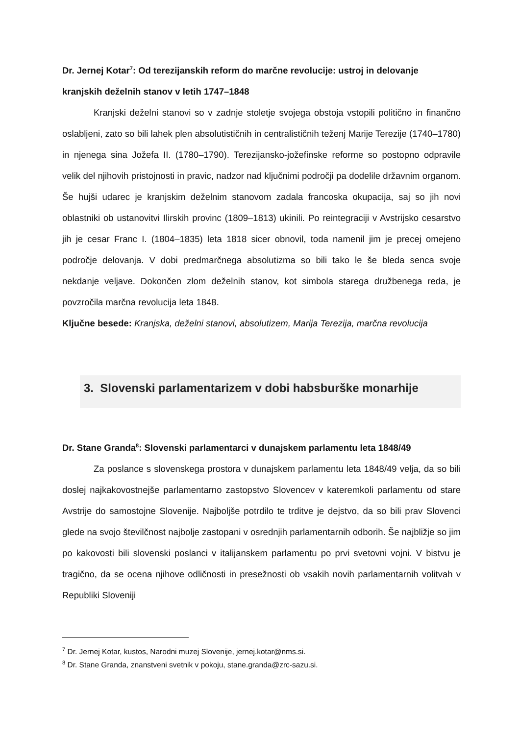Dr. Jernej Kotar<sup>7</sup>: Od terezijanskih reform do marčne revolucije: ustroj in delovanje kranjskih deželnih stanov v letih 1747–1848
Kranjski deželni stanovi so v zadnje stoletje svojega obstoja vstopili politično in finančno oslabljeni, zato so bili lahek plen absolutističnih in centralističnih teženj Marije Terezije (1740–1780) in njenega sina Jožefa II. (1780–1790). Terezijansko-jožefinske reforme so postopno odpravile velik del njihovih pristojnosti in pravic, nadzor nad ključnimi področji pa dodelile državnim organom. Še hujši udarec je kranjskim deželnim stanovom zadala francoska okupacija, saj so jih novi oblastniki ob ustanovitvi Ilirskih provinc (1809–1813) ukinili. Po reintegraciji v Avstrijsko cesarstvo jih je cesar Franc I. (1804–1835) leta 1818 sicer obnovil, toda namenil jim je precej omejeno področje delovanja. V dobi predmarčnega absolutizma so bili tako le še bleda senca svoje nekdanje veljave. Dokončen zlom deželnih stanov, kot simbola starega družbenega reda, je povzročila marčna revolucija leta 1848.
Ključne besede: Kranjska, deželni stanovi, absolutizem, Marija Terezija, marčna revolucija
3. Slovenski parlamentarizem v dobi habsburške monarhije
Dr. Stane Granda<sup>8</sup>: Slovenski parlamentarci v dunajskem parlamentu leta 1848/49
Za poslance s slovenskega prostora v dunajskem parlamentu leta 1848/49 velja, da so bili doslej najkakovostnejše parlamentarno zastopstvo Slovencev v kateremkoli parlamentu od stare Avstrije do samostojne Slovenije. Najboljše potrdilo te trditve je dejstvo, da so bili prav Slovenci glede na svojo številčnost najbolje zastopani v osrednjih parlamentarnih odborih. Še najbližje so jim po kakovosti bili slovenski poslanci v italijanskem parlamentu po prvi svetovni vojni. V bistvu je tragično, da se ocena njihove odličnosti in presežnosti ob vsakih novih parlamentarnih volitvah v Republiki Sloveniji
<sup>7</sup> Dr. Jernej Kotar, kustos, Narodni muzej Slovenije, jernej.kotar@nms.si.
<sup>8</sup> Dr. Stane Granda, znanstveni svetnik v pokoju, stane.granda@zrc-sazu.si.